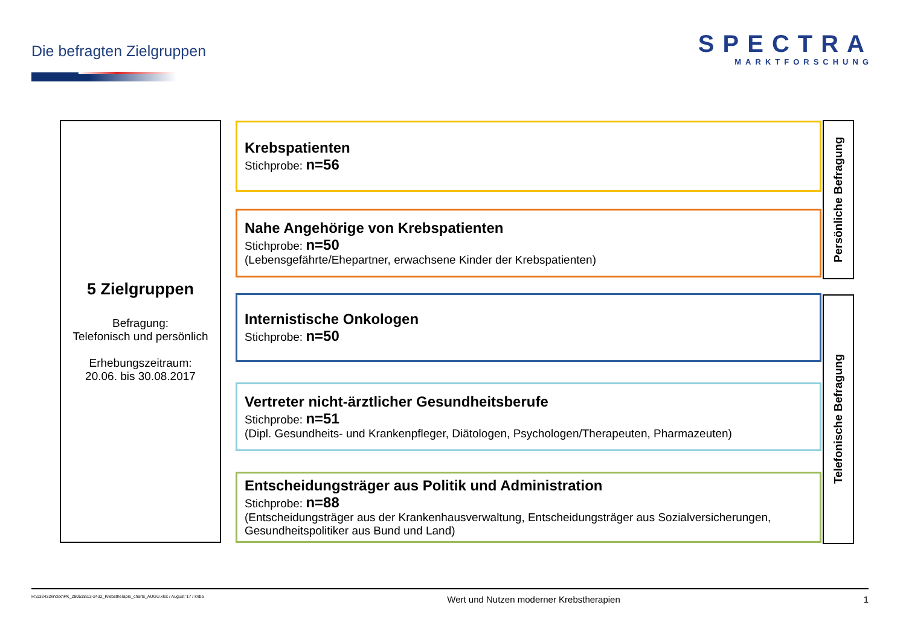Die befragten Zielgruppen
SPECTRA
MARKTFORSCHUNG
5 Zielgruppen
Befragung:
Telefonisch und persönlich
Erhebungszeitraum:
20.06. bis 30.08.2017
Krebspatienten
Stichprobe: n=56
Nahe Angehörige von Krebspatienten
Stichprobe: n=50
(Lebensgefährte/Ehepartner, erwachsene Kinder der Krebspatienten)
Internistische Onkologen
Stichprobe: n=50
Vertreter nicht-ärztlicher Gesundheitsberufe
Stichprobe: n=51
(Dipl. Gesundheits- und Krankenpfleger, Diätologen, Psychologen/Therapeuten, Pharmazeuten)
Entscheidungsträger aus Politik und Administration
Stichprobe: n=88
(Entscheidungsträger aus der Krankenhausverwaltung, Entscheidungsträger aus Sozialversicherungen, Gesundheitspolitiker aus Bund und Land)
Persönliche Befragung
Telefonische Befragung
H:\132432kr\doc\PK_280518\13-2432_Krebstherapie_charts_AUGU.xlsx / August '17 / knba Wert und Nutzen moderner Krebstherapien 1